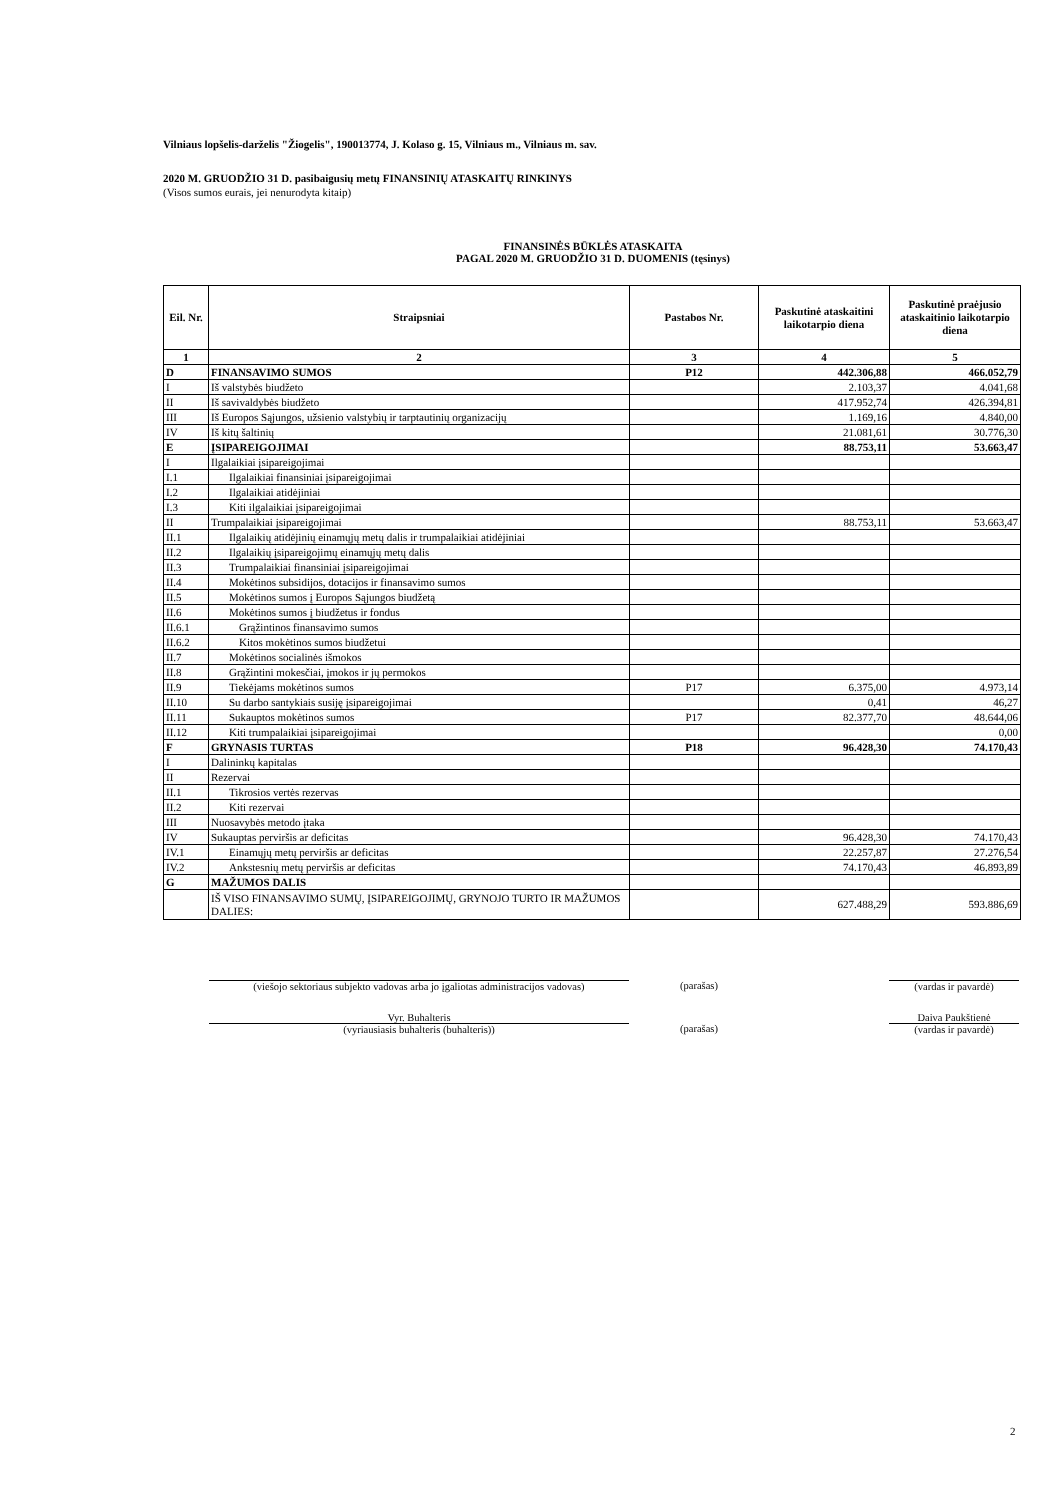Vilniaus lopšelis-darželis "Žiogelis", 190013774, J. Kolaso g. 15, Vilniaus m., Vilniaus m. sav.
2020 M. GRUODŽIO 31 D. pasibaigusių metų FINANSINIŲ ATASKAITŲ RINKINYS
(Visos sumos eurais, jei nenurodyta kitaip)
FINANSINĖS BŪKLĖS ATASKAITA
PAGAL 2020 M. GRUODŽIO 31 D. DUOMENIS (tęsinys)
| Eil. Nr. | Straipsniai | Pastabos Nr. | Paskutinė ataskaitini laikotarpio diena | Paskutinė praėjusio ataskaitinio laikotarpio diena |
| --- | --- | --- | --- | --- |
| 1 | 2 | 3 | 4 | 5 |
| D | FINANSAVIMO SUMOS | P12 | 442.306,88 | 466.052,79 |
| I | Iš valstybės biudžeto | | 2.103,37 | 4.041,68 |
| II | Iš savivaldybės biudžeto | | 417.952,74 | 426.394,81 |
| III | Iš Europos Sąjungos, užsienio valstybių ir tarptautinių organizacijų | | 1.169,16 | 4.840,00 |
| IV | Iš kitų šaltinių | | 21.081,61 | 30.776,30 |
| E | ĮSIPAREIGOJIMAI | | 88.753,11 | 53.663,47 |
| I | Ilgalaikiai įsipareigojimai | | | |
| I.1 | Ilgalaikiai finansiniai įsipareigojimai | | | |
| I.2 | Ilgalaikiai atidėjiniai | | | |
| I.3 | Kiti ilgalaikiai įsipareigojimai | | | |
| II | Trumpalaikiai įsipareigojimai | | 88.753,11 | 53.663,47 |
| II.1 | Ilgalaikių atidėjinių einamųjų metų dalis ir trumpalaikiai atidėjiniai | | | |
| II.2 | Ilgalaikių įsipareigojimų einamųjų metų dalis | | | |
| II.3 | Trumpalaikiai finansiniai įsipareigojimai | | | |
| II.4 | Mokėtinos subsidijos, dotacijos ir finansavimo sumos | | | |
| II.5 | Mokėtinos sumos į Europos Sąjungos biudžetą | | | |
| II.6 | Mokėtinos sumos į biudžetus ir fondus | | | |
| II.6.1 | Grąžintinos finansavimo sumos | | | |
| II.6.2 | Kitos mokėtinos sumos biudžetui | | | |
| II.7 | Mokėtinos socialinės išmokos | | | |
| II.8 | Grąžintini mokesčiai, įmokos ir jų permokos | | | |
| II.9 | Tiekėjams mokėtinos sumos | P17 | 6.375,00 | 4.973,14 |
| II.10 | Su darbo santykiais susiję įsipareigojimai | | 0,41 | 46,27 |
| II.11 | Sukauptos mokėtinos sumos | P17 | 82.377,70 | 48.644,06 |
| II.12 | Kiti trumpalaikiai įsipareigojimai | | | 0,00 |
| F | GRYNASIS TURTAS | P18 | 96.428,30 | 74.170,43 |
| I | Dalininkų kapitalas | | | |
| II | Rezervai | | | |
| II.1 | Tikrosios vertės rezervas | | | |
| II.2 | Kiti rezervai | | | |
| III | Nuosavybės metodo įtaka | | | |
| IV | Sukauptas perviršis ar deficitas | | 96.428,30 | 74.170,43 |
| IV.1 | Einamųjų metų perviršis ar deficitas | | 22.257,87 | 27.276,54 |
| IV.2 | Ankstesnių metų perviršis ar deficitas | | 74.170,43 | 46.893,89 |
| G | MAŽUMOS DALIS | | | |
| | IŠ VISO FINANSAVIMO SUMŲ, ĮSIPAREIGOJIMŲ, GRYNOJO TURTO IR MAŽUMOS DALIES: | | 627.488,29 | 593.886,69 |
(viešojo sektoriaus subjekto vadovas arba jo įgaliotas administracijos vadovas)
(parašas) (vardas ir pavardė)
Vyr. Buhalteris
(vyriausiasis buhalteris (buhalteris))
(parašas) Daiva Paukštienė
(vardas ir pavardė)
2